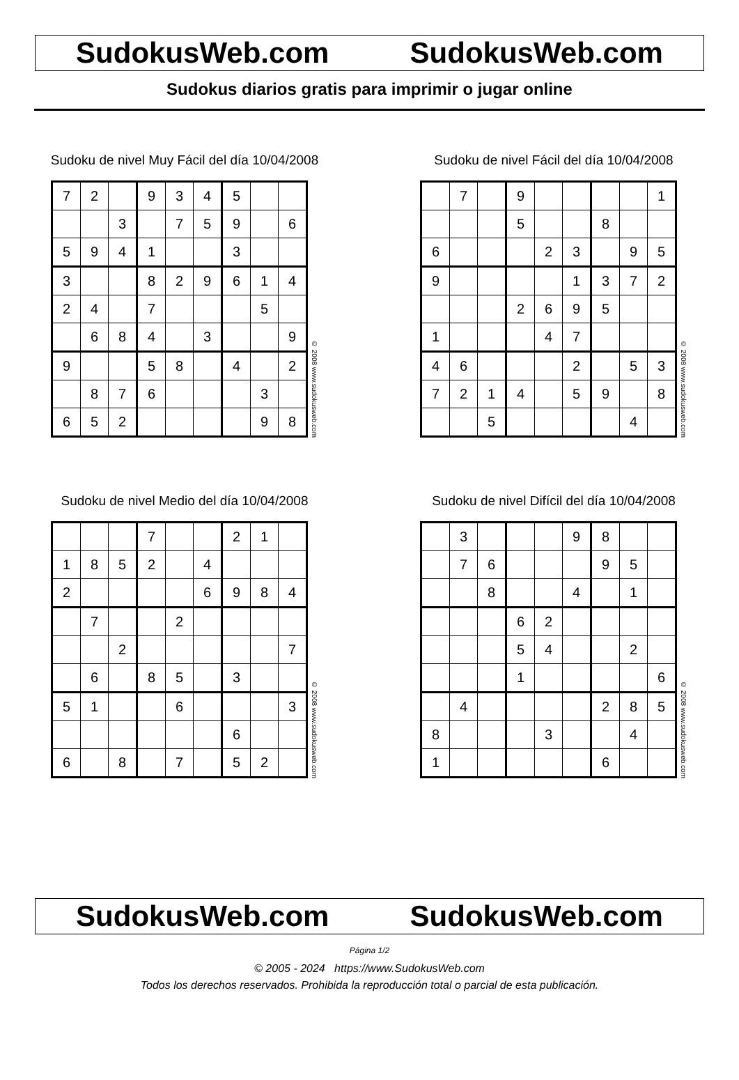SudokusWeb.com SudokusWeb.com
Sudokus diarios gratis para imprimir o jugar online
Sudoku de nivel Muy Fácil del día 10/04/2008
| 7 | 2 | | 9 | 3 | 4 | 5 | | |
| | | 3 | | 7 | 5 | 9 | | 6 |
| 5 | 9 | 4 | 1 | | | 3 | | |
| 3 | | | 8 | 2 | 9 | 6 | 1 | 4 |
| 2 | 4 | | 7 | | | | 5 | |
| | 6 | 8 | 4 | | 3 | | | 9 |
| 9 | | | 5 | 8 | | 4 | | 2 |
| | 8 | 7 | 6 | | | | 3 | |
| 6 | 5 | 2 | | | | | 9 | 8 |
© 2008 www.sudokusweb.com
Sudoku de nivel Fácil del día 10/04/2008
| | 7 | | 9 | | | | | 1 |
| | | | 5 | | | 8 | | |
| 6 | | | | 2 | 3 | | 9 | 5 |
| 9 | | | | | 1 | 3 | 7 | 2 |
| | | | 2 | 6 | 9 | 5 | | |
| 1 | | | | 4 | 7 | | | |
| 4 | 6 | | | | 2 | | 5 | 3 |
| 7 | 2 | 1 | 4 | | 5 | 9 | | 8 |
| | | 5 | | | | | 4 | |
© 2008 www.sudokusweb.com
Sudoku de nivel Medio del día 10/04/2008
| | | | 7 | | | 2 | 1 | |
| 1 | 8 | 5 | 2 | | 4 | | | |
| 2 | | | | | 6 | 9 | 8 | 4 |
| | 7 | | | 2 | | | | |
| | | 2 | | | | | | 7 |
| | 6 | | 8 | 5 | | 3 | | |
| 5 | 1 | | | 6 | | | | 3 |
| | | | | | | 6 | | |
| 6 | | 8 | | 7 | | 5 | 2 | |
© 2008 www.sudokusweb.com
Sudoku de nivel Difícil del día 10/04/2008
| | 3 | | | | 9 | 8 | | |
| | 7 | 6 | | | | 9 | 5 | |
| | | 8 | | | 4 | | 1 | |
| | | | 6 | 2 | | | | |
| | | | 5 | 4 | | | 2 | |
| | | | 1 | | | | | 6 |
| | 4 | | | | | 2 | 8 | 5 |
| 8 | | | | 3 | | | 4 | |
| 1 | | | | | | 6 | | |
© 2008 www.sudokusweb.com
SudokusWeb.com SudokusWeb.com
Página 1/2
© 2005 - 2024 https://www.SudokusWeb.com
Todos los derechos reservados. Prohibida la reproducción total o parcial de esta publicación.